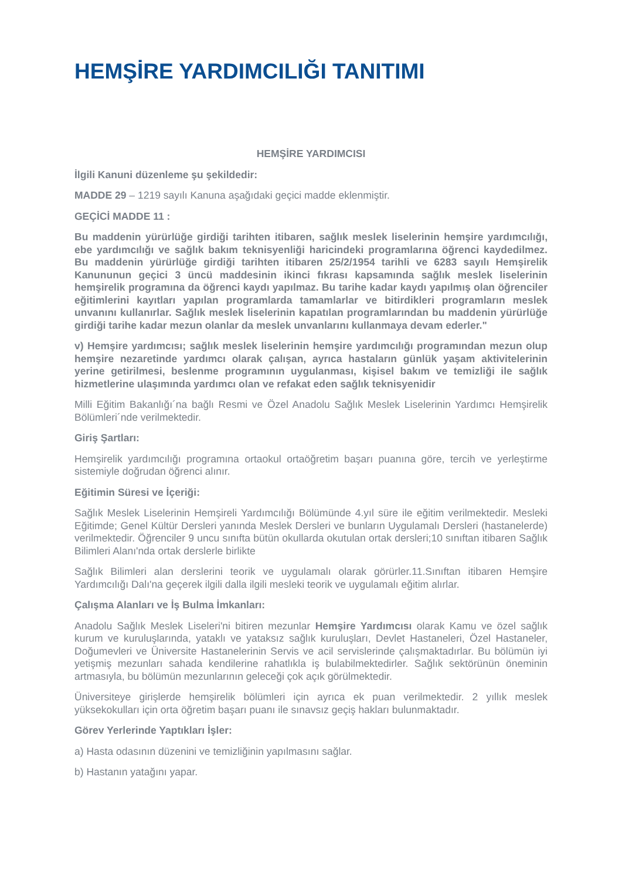HEMŞİRE YARDIMCILIĞI TANITIMI
HEMŞİRE YARDIMCISI
İlgili Kanuni düzenleme şu şekildedir:
MADDE 29 – 1219 sayılı Kanuna aşağıdaki geçici madde eklenmiştir.
GEÇİCİ MADDE 11 :
Bu maddenin yürürlüğe girdiği tarihten itibaren, sağlık meslek liselerinin hemşire yardımcılığı, ebe yardımcılığı ve sağlık bakım teknisyenliği haricindeki programlarına öğrenci kaydedilmez. Bu maddenin yürürlüğe girdiği tarihten itibaren 25/2/1954 tarihli ve 6283 sayılı Hemşirelik Kanununun geçici 3 üncü maddesinin ikinci fıkrası kapsamında sağlık meslek liselerinin hemşirelik programına da öğrenci kaydı yapılmaz. Bu tarihe kadar kaydı yapılmış olan öğrenciler eğitimlerini kayıtları yapılan programlarda tamamlarlar ve bitirdikleri programların meslek unvanını kullanırlar. Sağlık meslek liselerinin kapatılan programlarından bu maddenin yürürlüğe girdiği tarihe kadar mezun olanlar da meslek unvanlarını kullanmaya devam ederler."
v) Hemşire yardımcısı; sağlık meslek liselerinin hemşire yardımcılığı programından mezun olup hemşire nezaretinde yardımcı olarak çalışan, ayrıca hastaların günlük yaşam aktivitelerinin yerine getirilmesi, beslenme programının uygulanması, kişisel bakım ve temizliği ile sağlık hizmetlerine ulaşımında yardımcı olan ve refakat eden sağlık teknisyenidir
Milli Eğitim Bakanlığı´na bağlı Resmi ve Özel Anadolu Sağlık Meslek Liselerinin Yardımcı Hemşirelik Bölümleri´nde verilmektedir.
Giriş Şartları:
Hemşirelik yardımcılığı programına ortaokul ortaöğretim başarı puanına göre, tercih ve yerleştirme sistemiyle doğrudan öğrenci alınır.
Eğitimin Süresi ve İçeriği:
Sağlık Meslek Liselerinin Hemşireli Yardımcılığı Bölümünde 4.yıl süre ile eğitim verilmektedir. Mesleki Eğitimde; Genel Kültür Dersleri yanında Meslek Dersleri ve bunların Uygulamalı Dersleri (hastanelerde) verilmektedir. Öğrenciler 9 uncu sınıfta bütün okullarda okutulan ortak dersleri;10 sınıftan itibaren Sağlık Bilimleri Alanı'nda ortak derslerle birlikte
Sağlık Bilimleri alan derslerini teorik ve uygulamalı olarak görürler.11.Sınıftan itibaren Hemşire Yardımcılığı Dalı'na geçerek ilgili dalla ilgili mesleki teorik ve uygulamalı eğitim alırlar.
Çalışma Alanları ve İş Bulma İmkanları:
Anadolu Sağlık Meslek Liseleri'ni bitiren mezunlar Hemşire Yardımcısı olarak Kamu ve özel sağlık kurum ve kuruluşlarında, yataklı ve yataksız sağlık kuruluşları, Devlet Hastaneleri, Özel Hastaneler, Doğumevleri ve Üniversite Hastanelerinin Servis ve acil servislerinde çalışmaktadırlar. Bu bölümün iyi yetişmiş mezunları sahada kendilerine rahatlıkla iş bulabilmektedirler. Sağlık sektörünün öneminin artmasıyla, bu bölümün mezunlarının geleceği çok açık görülmektedir.
Üniversiteye girişlerde hemşirelik bölümleri için ayrıca ek puan verilmektedir. 2 yıllık meslek yüksekokulları için orta öğretim başarı puanı ile sınavsız geçiş hakları bulunmaktadır.
Görev Yerlerinde Yaptıkları İşler:
a) Hasta odasının düzenini ve temizliğinin yapılmasını sağlar.
b) Hastanın yatağını yapar.